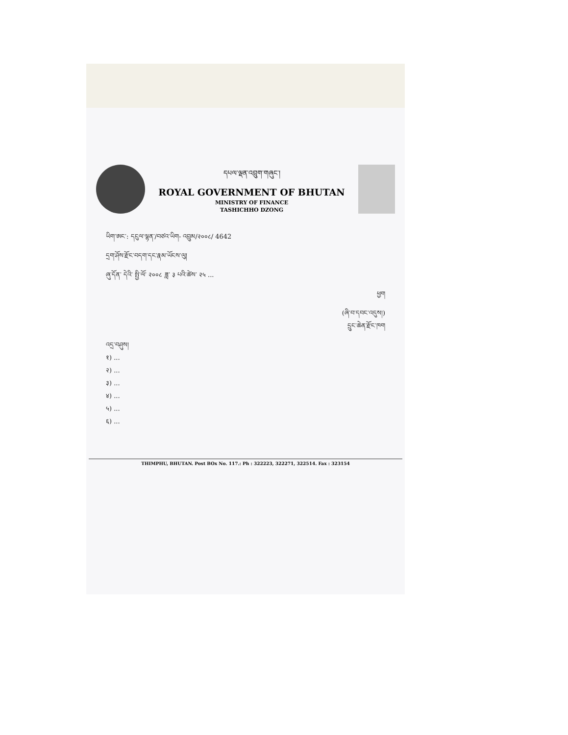དཔལ་ལྡན་འབྲུག་གཞུང་།
ROYAL GOVERNMENT OF BHUTAN
MINISTRY OF FINANCE
TASHICHHO DZONG
ཡིག་ཨང་: དངུལ་ལྷན་/བཙའ་ཡིག- འབྲུམ/२००८/ 4642
དྲག་ཤོས་རྫོང་བདག་དང་རྣམ་ཡོངས་ལུ།
ཞུ་དོན་ དེའི་ སྤྱི་ལོ་ २००८ ཟླ་ ३ པའི་ཚེས་ २५ ...
ཕྱག
(ཞི་བ་དབང་འདུས།)
དྲུང་ཆེན་རྫོང་ཁག
འདྲ་བཤུས།
१) ...
२) ...
३) ...
४) ...
५) ...
६) ...
THIMPHU, BHUTAN. Post BOx No. 117.: Ph : 322223, 322271, 322514. Fax : 323154